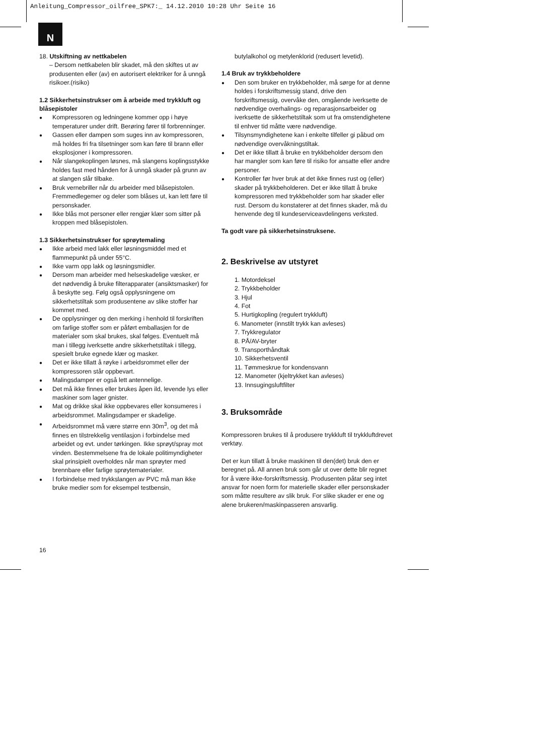Anleitung_Compressor_oilfree_SPK7:_ 14.12.2010 10:28 Uhr Seite 16
N
18. Utskiftning av nettkabelen
– Dersom nettkabelen blir skadet, må den skiftes ut av produsenten eller (av) en autorisert elektriker for å unngå risikoer.(risiko)
1.2 Sikkerhetsinstrukser om å arbeide med trykkluft og blåsepistoler
● Kompressoren og ledningene kommer opp i høye temperaturer under drift. Berøring fører til forbrenninger.
● Gassen eller dampen som suges inn av kompressoren, må holdes fri fra tilsetninger som kan føre til brann eller eksplosjoner i kompressoren.
● Når slangekoplingen løsnes, må slangens koplingsstykke holdes fast med hånden for å unngå skader på grunn av at slangen slår tilbake.
● Bruk vernebriller når du arbeider med blåsepistolen. Fremmedlegemer og deler som blåses ut, kan lett føre til personskader.
● Ikke blås mot personer eller rengjør klær som sitter på kroppen med blåsepistolen.
1.3 Sikkerhetsinstrukser for sprøytemaling
● Ikke arbeid med lakk eller løsningsmiddel med et flammepunkt på under 55°C.
● Ikke varm opp lakk og løsningsmidler.
● Dersom man arbeider med helseskadelige væsker, er det nødvendig å bruke filterapparater (ansiktsmasker) for å beskytte seg. Følg også opplysningene om sikkerhetstiltak som produsentene av slike stoffer har kommet med.
● De opplysninger og den merking i henhold til forskriften om farlige stoffer som er påført emballasjen for de materialer som skal brukes, skal følges. Eventuelt må man i tillegg iverksette andre sikkerhetstiltak i tillegg, spesielt bruke egnede klær og masker.
● Det er ikke tillatt å røyke i arbeidsrommet eller der kompressoren står oppbevart.
● Malingsdamper er også lett antennelige.
● Det må ikke finnes eller brukes åpen ild, levende lys eller maskiner som lager gnister.
● Mat og drikke skal ikke oppbevares eller konsumeres i arbeidsrommet. Malingsdamper er skadelige.
● Arbeidsrommet må være større enn 30m<sup>3</sup>, og det må finnes en tilstrekkelig ventilasjon i forbindelse med arbeidet og evt. under tørkingen. Ikke sprøyt/spray mot vinden. Bestemmelsene fra de lokale politimyndigheter skal prinsipielt overholdes når man sprøyter med brennbare eller farlige sprøytematerialer.
● I forbindelse med trykkslangen av PVC må man ikke bruke medier som for eksempel testbensin,
butylalkohol og metylenklorid (redusert levetid).
1.4 Bruk av trykkbeholdere
● Den som bruker en trykkbeholder, må sørge for at denne holdes i forskriftsmessig stand, drive den forskriftsmessig, overvåke den, omgående iverksette de nødvendige overhalings- og reparasjonsarbeider og iverksette de sikkerhetstiltak som ut fra omstendighetene til enhver tid måtte være nødvendige.
● Tilsynsmyndighetene kan i enkelte tilfeller gi påbud om nødvendige overvåkningstiltak.
● Det er ikke tillatt å bruke en trykkbeholder dersom den har mangler som kan føre til risiko for ansatte eller andre personer.
● Kontroller før hver bruk at det ikke finnes rust og (eller) skader på trykkbeholderen. Det er ikke tillatt å bruke kompressoren med trykkbeholder som har skader eller rust. Dersom du konstaterer at det finnes skader, må du henvende deg til kundeserviceavdelingens verksted.
Ta godt vare på sikkerhetsinstruksene.
2. Beskrivelse av utstyret
1. Motordeksel
2. Trykkbeholder
3. Hjul
4. Fot
5. Hurtigkopling (regulert trykkluft)
6. Manometer (innstilt trykk kan avleses)
7. Trykkregulator
8. PÅ/AV-bryter
9. Transporthåndtak
10. Sikkerhetsventil
11. Tømmeskrue for kondensvann
12. Manometer (kjeltrykket kan avleses)
13. Innsugingsluftfilter
3. Bruksområde
Kompressoren brukes til å produsere trykkluft til trykkluftdrevet verktøy.
Det er kun tillatt å bruke maskinen til den(det) bruk den er beregnet på. All annen bruk som går ut over dette blir regnet for å være ikke-forskriftsmessig. Produsenten påtar seg intet ansvar for noen form for materielle skader eller personskader som måtte resultere av slik bruk. For slike skader er ene og alene brukeren/maskinpasseren ansvarlig.
16